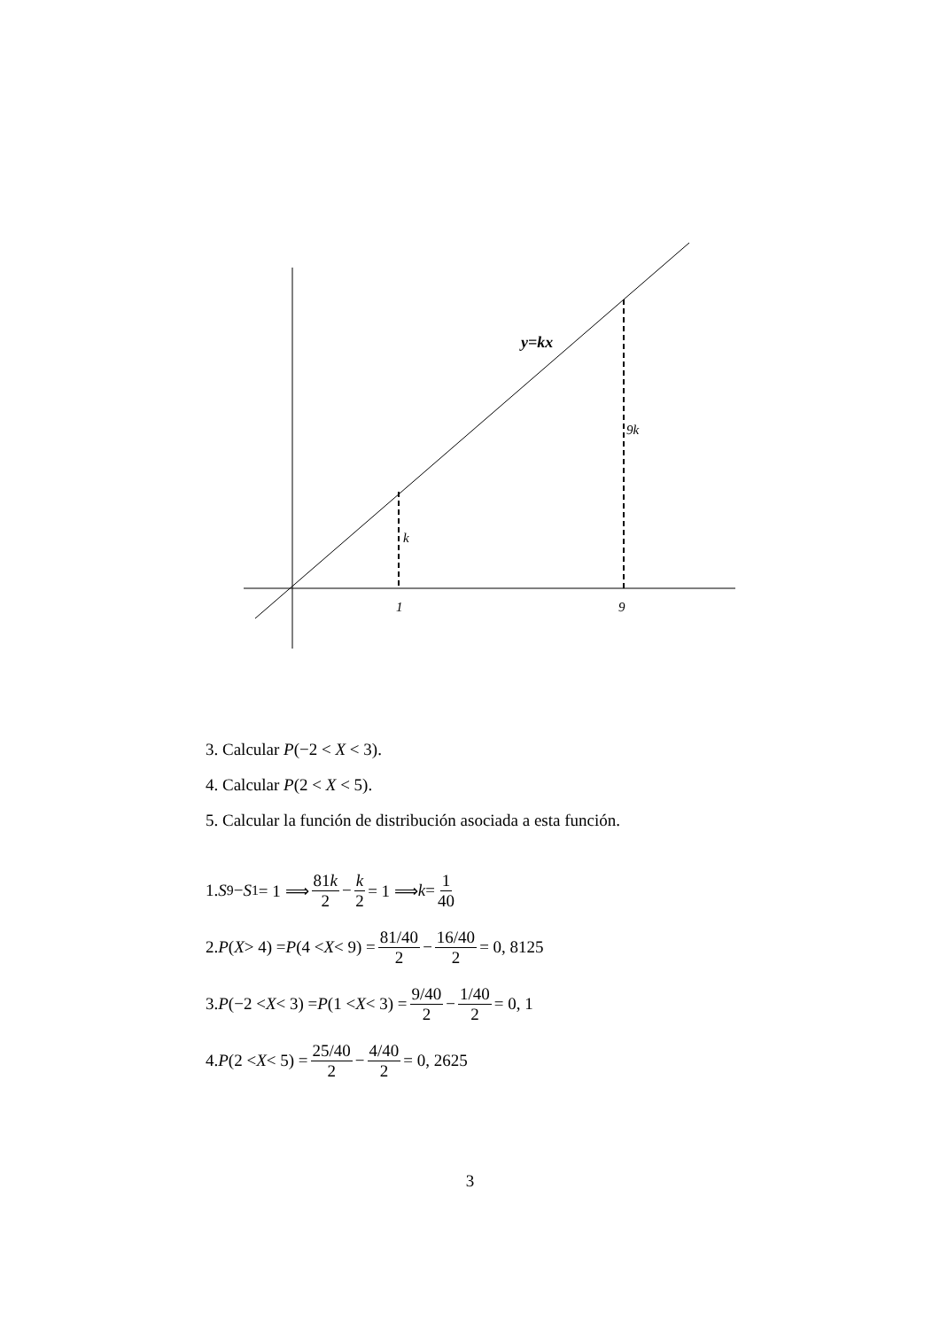y=kx
9k
k
1
9
3. Calcular P(−2 < X < 3).
4. Calcular P(2 < X < 5).
5. Calcular la función de distribución asociada a esta función.
1. S<sub>9</sub> − S<sub>1</sub> = 1 ⟹ 81k 2 − k 2 = 1 ⟹ k = 1 40
2. P (X > 4) = P (4 < X < 9) = 81/40 2 − 16/40 2 = 0, 8125
3. P (−2 < X < 3) = P (1 < X < 3) = 9/40 2 − 1/40 2 = 0, 1
4. P (2 < X < 5) = 25/40 2 − 4/40 2 = 0, 2625
3